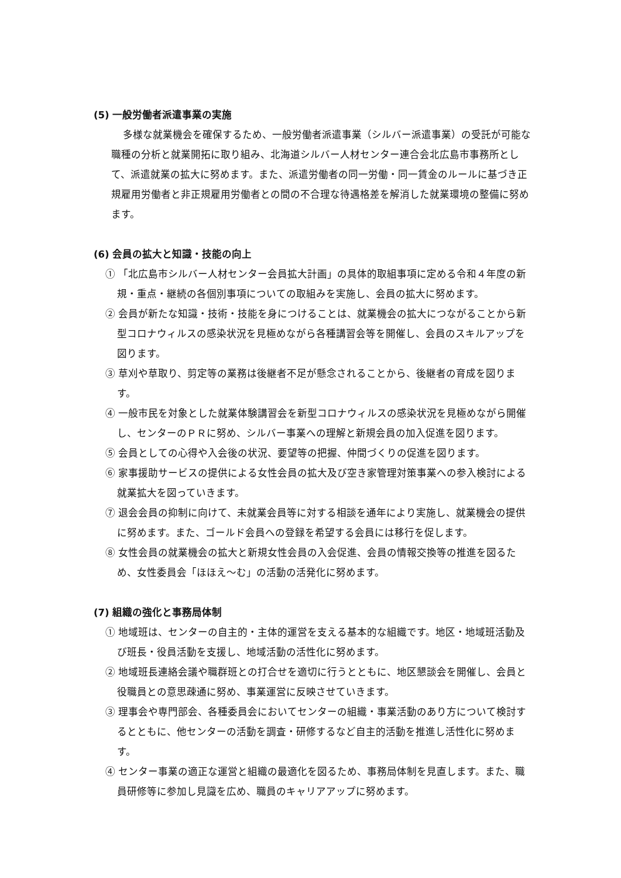(5) 一般労働者派遣事業の実施
多様な就業機会を確保するため、一般労働者派遣事業（シルバー派遣事業）の受託が可能な職種の分析と就業開拓に取り組み、北海道シルバー人材センター連合会北広島市事務所として、派遣就業の拡大に努めます。また、派遣労働者の同一労働・同一賃金のルールに基づき正規雇用労働者と非正規雇用労働者との間の不合理な待遇格差を解消した就業環境の整備に努めます。
(6) 会員の拡大と知識・技能の向上
① 「北広島市シルバー人材センター会員拡大計画」の具体的取組事項に定める令和４年度の新規・重点・継続の各個別事項についての取組みを実施し、会員の拡大に努めます。
② 会員が新たな知識・技術・技能を身につけることは、就業機会の拡大につながることから新型コロナウィルスの感染状況を見極めながら各種講習会等を開催し、会員のスキルアップを図ります。
③ 草刈や草取り、剪定等の業務は後継者不足が懸念されることから、後継者の育成を図ります。
④ 一般市民を対象とした就業体験講習会を新型コロナウィルスの感染状況を見極めながら開催し、センターのＰＲに努め、シルバー事業への理解と新規会員の加入促進を図ります。
⑤ 会員としての心得や入会後の状況、要望等の把握、仲間づくりの促進を図ります。
⑥ 家事援助サービスの提供による女性会員の拡大及び空き家管理対策事業への参入検討による就業拡大を図っていきます。
⑦ 退会会員の抑制に向けて、未就業会員等に対する相談を通年により実施し、就業機会の提供に努めます。また、ゴールド会員への登録を希望する会員には移行を促します。
⑧ 女性会員の就業機会の拡大と新規女性会員の入会促進、会員の情報交換等の推進を図るため、女性委員会「ほほえ〜む」の活動の活発化に努めます。
(7) 組織の強化と事務局体制
① 地域班は、センターの自主的・主体的運営を支える基本的な組織です。地区・地域班活動及び班長・役員活動を支援し、地域活動の活性化に努めます。
② 地域班長連絡会議や職群班との打合せを適切に行うとともに、地区懇談会を開催し、会員と役職員との意思疎通に努め、事業運営に反映させていきます。
③ 理事会や専門部会、各種委員会においてセンターの組織・事業活動のあり方について検討するとともに、他センターの活動を調査・研修するなど自主的活動を推進し活性化に努めます。
④ センター事業の適正な運営と組織の最適化を図るため、事務局体制を見直します。また、職員研修等に参加し見識を広め、職員のキャリアアップに努めます。